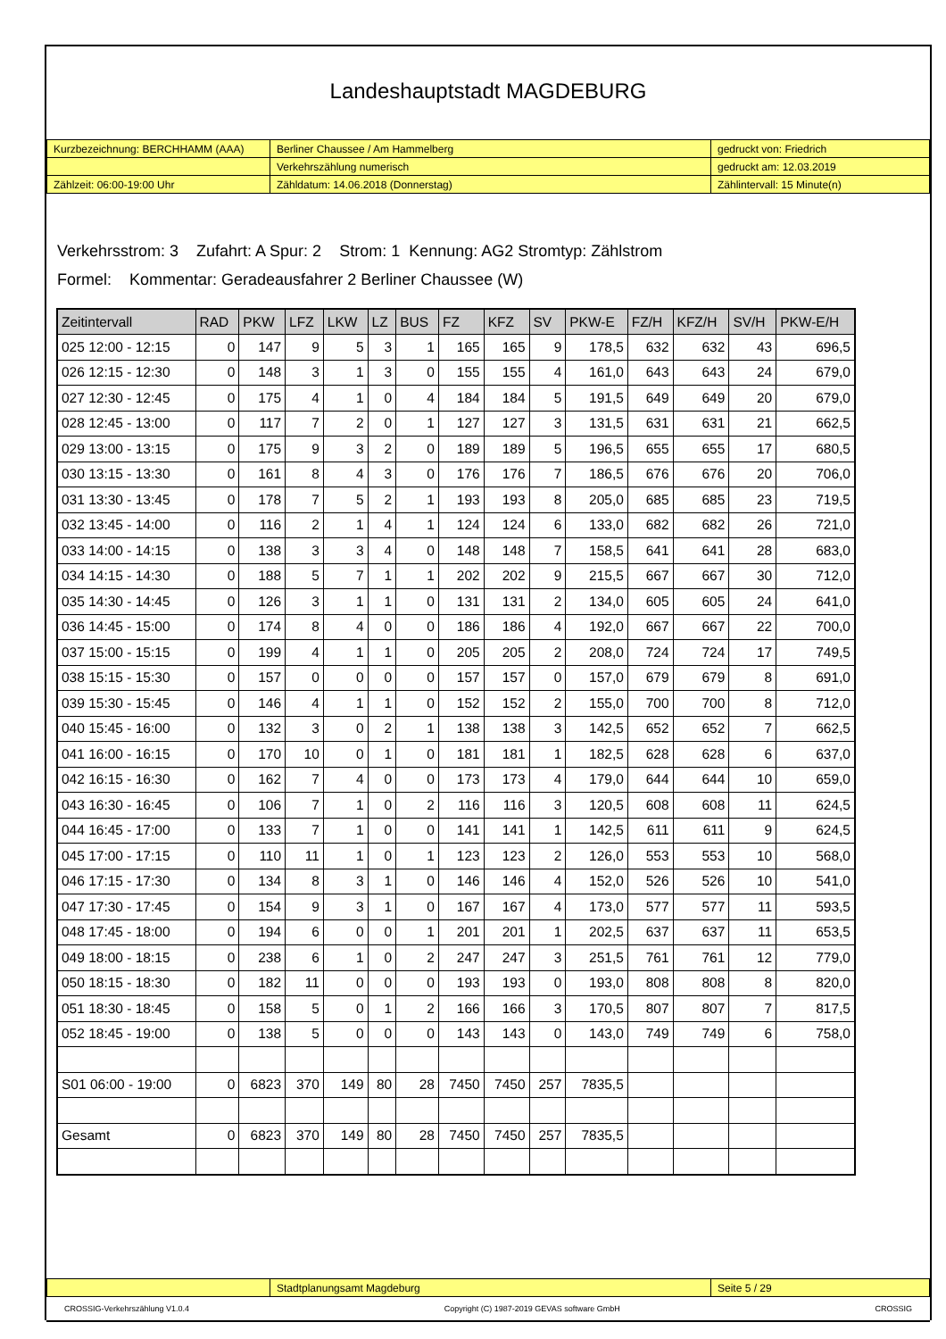Landeshauptstadt MAGDEBURG
| Kurzbezeichnung: BERCHHAMM (AAA) | Berliner Chaussee / Am Hammelberg | gedruckt von: Friedrich |
| | Verkehrszählung numerisch | gedruckt am: 12.03.2019 |
| Zählzeit: 06:00-19:00 Uhr | Zähldatum: 14.06.2018 (Donnerstag) | Zählintervall: 15 Minute(n) |
Verkehrsstrom: 3 Zufahrt: A Spur: 2 Strom: 1 Kennung: AG2 Stromtyp: Zählstrom
Formel: Kommentar: Geradeausfahrer 2 Berliner Chaussee (W)
| Zeitintervall | RAD | PKW | LFZ | LKW | LZ | BUS | FZ | KFZ | SV | PKW-E | FZ/H | KFZ/H | SV/H | PKW-E/H |
| --- | --- | --- | --- | --- | --- | --- | --- | --- | --- | --- | --- | --- | --- | --- |
| 025 12:00 - 12:15 | 0 | 147 | 9 | 5 | 3 | 1 | 165 | 165 | 9 | 178,5 | 632 | 632 | 43 | 696,5 |
| 026 12:15 - 12:30 | 0 | 148 | 3 | 1 | 3 | 0 | 155 | 155 | 4 | 161,0 | 643 | 643 | 24 | 679,0 |
| 027 12:30 - 12:45 | 0 | 175 | 4 | 1 | 0 | 4 | 184 | 184 | 5 | 191,5 | 649 | 649 | 20 | 679,0 |
| 028 12:45 - 13:00 | 0 | 117 | 7 | 2 | 0 | 1 | 127 | 127 | 3 | 131,5 | 631 | 631 | 21 | 662,5 |
| 029 13:00 - 13:15 | 0 | 175 | 9 | 3 | 2 | 0 | 189 | 189 | 5 | 196,5 | 655 | 655 | 17 | 680,5 |
| 030 13:15 - 13:30 | 0 | 161 | 8 | 4 | 3 | 0 | 176 | 176 | 7 | 186,5 | 676 | 676 | 20 | 706,0 |
| 031 13:30 - 13:45 | 0 | 178 | 7 | 5 | 2 | 1 | 193 | 193 | 8 | 205,0 | 685 | 685 | 23 | 719,5 |
| 032 13:45 - 14:00 | 0 | 116 | 2 | 1 | 4 | 1 | 124 | 124 | 6 | 133,0 | 682 | 682 | 26 | 721,0 |
| 033 14:00 - 14:15 | 0 | 138 | 3 | 3 | 4 | 0 | 148 | 148 | 7 | 158,5 | 641 | 641 | 28 | 683,0 |
| 034 14:15 - 14:30 | 0 | 188 | 5 | 7 | 1 | 1 | 202 | 202 | 9 | 215,5 | 667 | 667 | 30 | 712,0 |
| 035 14:30 - 14:45 | 0 | 126 | 3 | 1 | 1 | 0 | 131 | 131 | 2 | 134,0 | 605 | 605 | 24 | 641,0 |
| 036 14:45 - 15:00 | 0 | 174 | 8 | 4 | 0 | 0 | 186 | 186 | 4 | 192,0 | 667 | 667 | 22 | 700,0 |
| 037 15:00 - 15:15 | 0 | 199 | 4 | 1 | 1 | 0 | 205 | 205 | 2 | 208,0 | 724 | 724 | 17 | 749,5 |
| 038 15:15 - 15:30 | 0 | 157 | 0 | 0 | 0 | 0 | 157 | 157 | 0 | 157,0 | 679 | 679 | 8 | 691,0 |
| 039 15:30 - 15:45 | 0 | 146 | 4 | 1 | 1 | 0 | 152 | 152 | 2 | 155,0 | 700 | 700 | 8 | 712,0 |
| 040 15:45 - 16:00 | 0 | 132 | 3 | 0 | 2 | 1 | 138 | 138 | 3 | 142,5 | 652 | 652 | 7 | 662,5 |
| 041 16:00 - 16:15 | 0 | 170 | 10 | 0 | 1 | 0 | 181 | 181 | 1 | 182,5 | 628 | 628 | 6 | 637,0 |
| 042 16:15 - 16:30 | 0 | 162 | 7 | 4 | 0 | 0 | 173 | 173 | 4 | 179,0 | 644 | 644 | 10 | 659,0 |
| 043 16:30 - 16:45 | 0 | 106 | 7 | 1 | 0 | 2 | 116 | 116 | 3 | 120,5 | 608 | 608 | 11 | 624,5 |
| 044 16:45 - 17:00 | 0 | 133 | 7 | 1 | 0 | 0 | 141 | 141 | 1 | 142,5 | 611 | 611 | 9 | 624,5 |
| 045 17:00 - 17:15 | 0 | 110 | 11 | 1 | 0 | 1 | 123 | 123 | 2 | 126,0 | 553 | 553 | 10 | 568,0 |
| 046 17:15 - 17:30 | 0 | 134 | 8 | 3 | 1 | 0 | 146 | 146 | 4 | 152,0 | 526 | 526 | 10 | 541,0 |
| 047 17:30 - 17:45 | 0 | 154 | 9 | 3 | 1 | 0 | 167 | 167 | 4 | 173,0 | 577 | 577 | 11 | 593,5 |
| 048 17:45 - 18:00 | 0 | 194 | 6 | 0 | 0 | 1 | 201 | 201 | 1 | 202,5 | 637 | 637 | 11 | 653,5 |
| 049 18:00 - 18:15 | 0 | 238 | 6 | 1 | 0 | 2 | 247 | 247 | 3 | 251,5 | 761 | 761 | 12 | 779,0 |
| 050 18:15 - 18:30 | 0 | 182 | 11 | 0 | 0 | 0 | 193 | 193 | 0 | 193,0 | 808 | 808 | 8 | 820,0 |
| 051 18:30 - 18:45 | 0 | 158 | 5 | 0 | 1 | 2 | 166 | 166 | 3 | 170,5 | 807 | 807 | 7 | 817,5 |
| 052 18:45 - 19:00 | 0 | 138 | 5 | 0 | 0 | 0 | 143 | 143 | 0 | 143,0 | 749 | 749 | 6 | 758,0 |
| S01 06:00 - 19:00 | 0 | 6823 | 370 | 149 | 80 | 28 | 7450 | 7450 | 257 | 7835,5 | | | | |
| Gesamt | 0 | 6823 | 370 | 149 | 80 | 28 | 7450 | 7450 | 257 | 7835,5 | | | | |
| | Stadtplanungsamt Magdeburg | Seite 5 / 29 |
CROSSIG-Verkehrszählung V1.0.4 Copyright (C) 1987-2019 GEVAS software GmbH CROSSIG